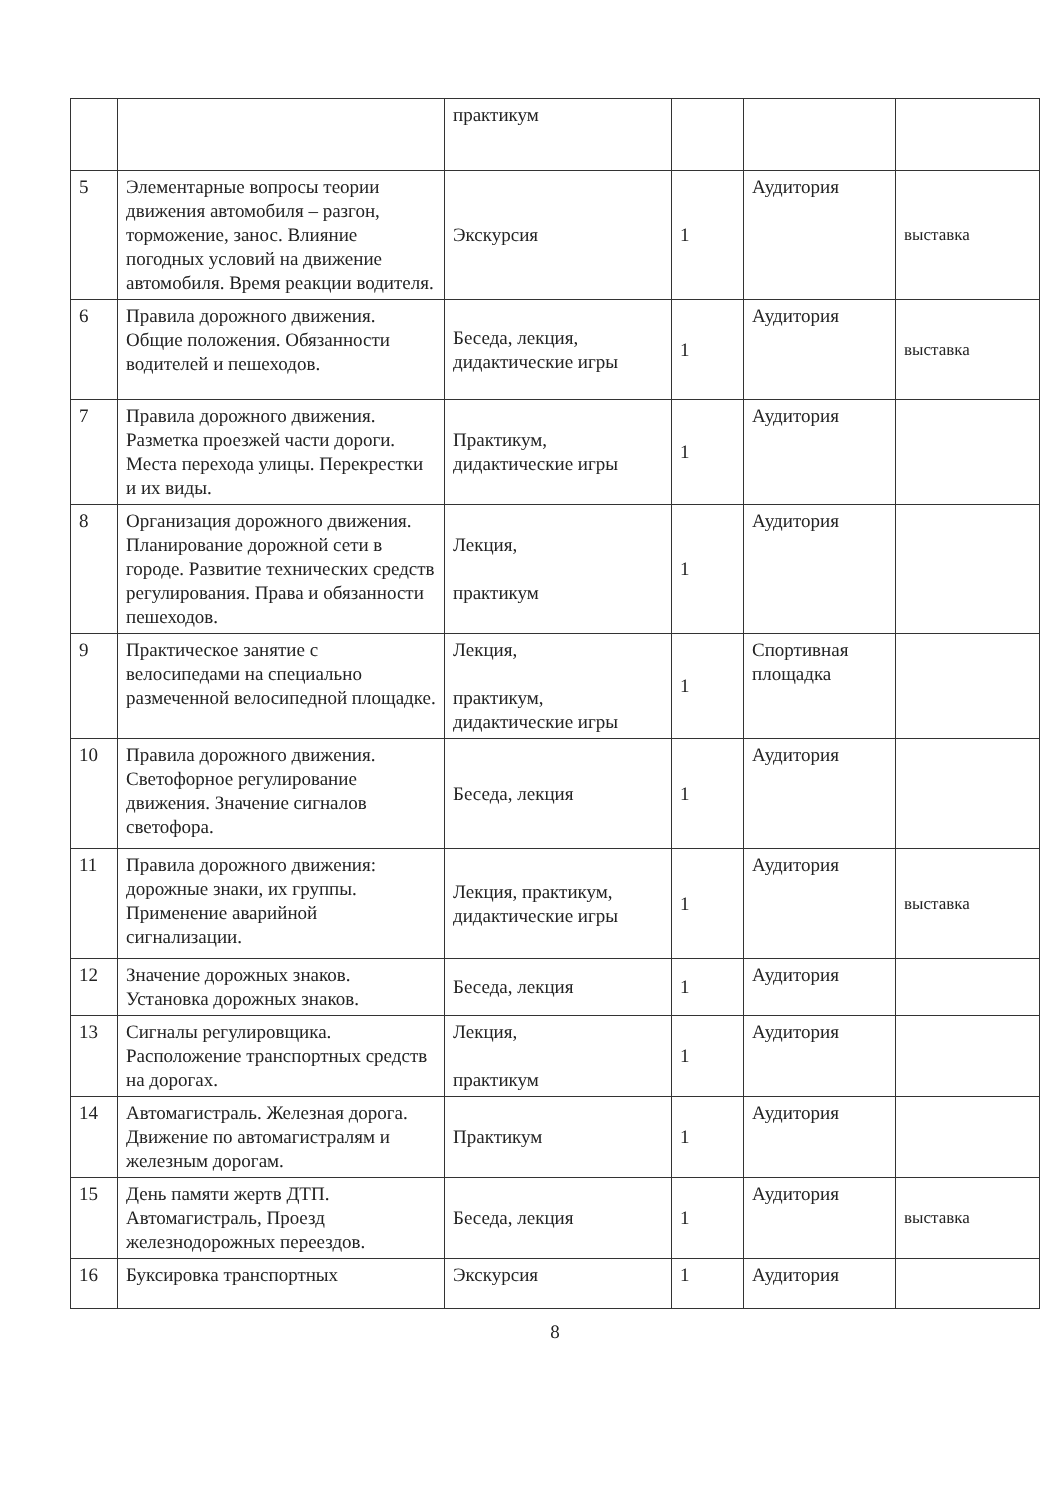| | | практикум | | | |
| 5 | Элементарные вопросы теории движения автомобиля – разгон, торможение, занос. Влияние погодных условий на движение автомобиля. Время реакции водителя. | Экскурсия | 1 | Аудитория | выставка |
| 6 | Правила дорожного движения. Общие положения. Обязанности водителей и пешеходов. | Беседа, лекция, дидактические игры | 1 | Аудитория | выставка |
| 7 | Правила дорожного движения. Разметка проезжей части дороги. Места перехода улицы. Перекрестки и их виды. | Практикум, дидактические игры | 1 | Аудитория | |
| 8 | Организация дорожного движения. Планирование дорожной сети в городе. Развитие технических средств регулирования. Права и обязанности пешеходов. | Лекция, практикум | 1 | Аудитория | |
| 9 | Практическое занятие с велосипедами на специально размеченной велосипедной площадке. | Лекция, практикум, дидактические игры | 1 | Спортивная площадка | |
| 10 | Правила дорожного движения. Светофорное регулирование движения. Значение сигналов светофора. | Беседа, лекция | 1 | Аудитория | |
| 11 | Правила дорожного движения: дорожные знаки, их группы. Применение аварийной сигнализации. | Лекция, практикум, дидактические игры | 1 | Аудитория | выставка |
| 12 | Значение дорожных знаков. Установка дорожных знаков. | Беседа, лекция | 1 | Аудитория | |
| 13 | Сигналы регулировщика. Расположение транспортных средств на дорогах. | Лекция, практикум | 1 | Аудитория | |
| 14 | Автомагистраль. Железная дорога. Движение по автомагистралям и железным дорогам. | Практикум | 1 | Аудитория | |
| 15 | День памяти жертв ДТП. Автомагистраль, Проезд железнодорожных переездов. | Беседа, лекция | 1 | Аудитория | выставка |
| 16 | Буксировка транспортных | Экскурсия | 1 | Аудитория | |
8